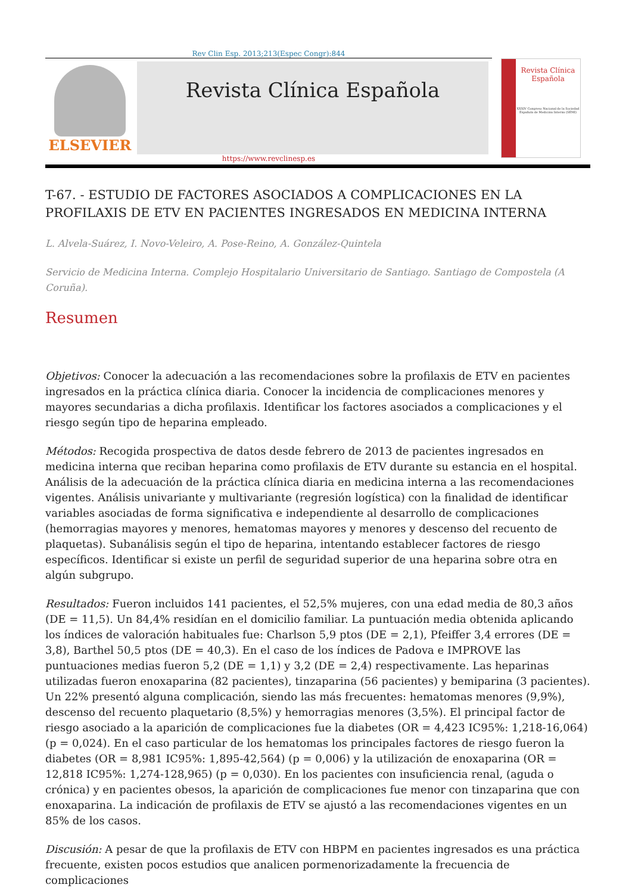Rev Clin Esp. 2013;213(Espec Congr):844
ELSEVIER
Revista Clínica Española
Revista Clínica Española
XXXIV Congreso Nacional de la Sociedad Española de Medicina Interna (SEMI)
https://www.revclinesp.es
T-67. - ESTUDIO DE FACTORES ASOCIADOS A COMPLICACIONES EN LA PROFILAXIS DE ETV EN PACIENTES INGRESADOS EN MEDICINA INTERNA
L. Alvela-Suárez, I. Novo-Veleiro, A. Pose-Reino, A. González-Quintela
Servicio de Medicina Interna. Complejo Hospitalario Universitario de Santiago. Santiago de Compostela (A Coruña).
Resumen
Objetivos: Conocer la adecuación a las recomendaciones sobre la profilaxis de ETV en pacientes ingresados en la práctica clínica diaria. Conocer la incidencia de complicaciones menores y mayores secundarias a dicha profilaxis. Identificar los factores asociados a complicaciones y el riesgo según tipo de heparina empleado.
Métodos: Recogida prospectiva de datos desde febrero de 2013 de pacientes ingresados en medicina interna que reciban heparina como profilaxis de ETV durante su estancia en el hospital. Análisis de la adecuación de la práctica clínica diaria en medicina interna a las recomendaciones vigentes. Análisis univariante y multivariante (regresión logística) con la finalidad de identificar variables asociadas de forma significativa e independiente al desarrollo de complicaciones (hemorragias mayores y menores, hematomas mayores y menores y descenso del recuento de plaquetas). Subanálisis según el tipo de heparina, intentando establecer factores de riesgo específicos. Identificar si existe un perfil de seguridad superior de una heparina sobre otra en algún subgrupo.
Resultados: Fueron incluidos 141 pacientes, el 52,5% mujeres, con una edad media de 80,3 años (DE = 11,5). Un 84,4% residían en el domicilio familiar. La puntuación media obtenida aplicando los índices de valoración habituales fue: Charlson 5,9 ptos (DE = 2,1), Pfeiffer 3,4 errores (DE = 3,8), Barthel 50,5 ptos (DE = 40,3). En el caso de los índices de Padova e IMPROVE las puntuaciones medias fueron 5,2 (DE = 1,1) y 3,2 (DE = 2,4) respectivamente. Las heparinas utilizadas fueron enoxaparina (82 pacientes), tinzaparina (56 pacientes) y bemiparina (3 pacientes). Un 22% presentó alguna complicación, siendo las más frecuentes: hematomas menores (9,9%), descenso del recuento plaquetario (8,5%) y hemorragias menores (3,5%). El principal factor de riesgo asociado a la aparición de complicaciones fue la diabetes (OR = 4,423 IC95%: 1,218-16,064) (p = 0,024). En el caso particular de los hematomas los principales factores de riesgo fueron la diabetes (OR = 8,981 IC95%: 1,895-42,564) (p = 0,006) y la utilización de enoxaparina (OR = 12,818 IC95%: 1,274-128,965) (p = 0,030). En los pacientes con insuficiencia renal, (aguda o crónica) y en pacientes obesos, la aparición de complicaciones fue menor con tinzaparina que con enoxaparina. La indicación de profilaxis de ETV se ajustó a las recomendaciones vigentes en un 85% de los casos.
Discusión: A pesar de que la profilaxis de ETV con HBPM en pacientes ingresados es una práctica frecuente, existen pocos estudios que analicen pormenorizadamente la frecuencia de complicaciones